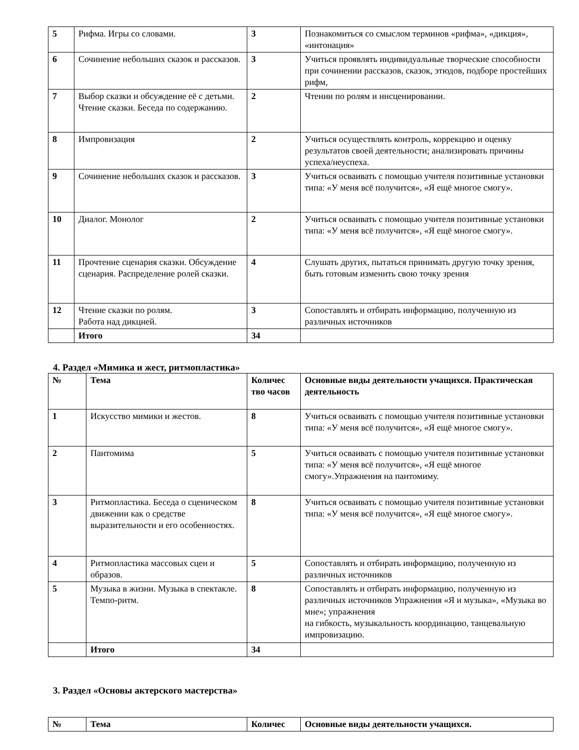| 5 | Рифма. Игры со словами. | 3 | Познакомиться со смыслом терминов «рифма», «дикция», «интонация» |
| 6 | Сочинение небольших сказок и рассказов. | 3 | Учиться проявлять индивидуальные творческие способности при сочинении рассказов, сказок, этюдов, подборе простейших рифм, |
| 7 | Выбор сказки и обсуждение её с детьми. Чтение сказки. Беседа по содержанию. | 2 | Чтении по ролям и инсценировании. |
| 8 | Импровизация | 2 | Учиться осуществлять контроль, коррекцию и оценку результатов своей деятельности; анализировать причины успеха/неуспеха. |
| 9 | Сочинение небольших сказок и рассказов. | 3 | Учиться осваивать с помощью учителя позитивные установки типа: «У меня всё получится», «Я ещё многое смогу». |
| 10 | Диалог. Монолог | 2 | Учиться осваивать с помощью учителя позитивные установки типа: «У меня всё получится», «Я ещё многое смогу». |
| 11 | Прочтение сценария сказки. Обсуждение сценария. Распределение ролей сказки. | 4 | Слушать других, пытаться принимать другую точку зрения, быть готовым изменить свою точку зрения |
| 12 | Чтение сказки по ролям. Работа над дикцией. | 3 | Сопоставлять и отбирать информацию, полученную из различных источников |
| | Итого | 34 | |
4. Раздел «Мимика и жест, ритмопластика»
| № | Тема | Количес тво часов | Основные виды деятельности учащихся. Практическая деятельность |
| --- | --- | --- | --- |
| 1 | Искусство мимики и жестов. | 8 | Учиться осваивать с помощью учителя позитивные установки типа: «У меня всё получится», «Я ещё многое смогу». |
| 2 | Пантомима | 5 | Учиться осваивать с помощью учителя позитивные установки типа: «У меня всё получится», «Я ещё многое смогу».Упражнения на пантомиму. |
| 3 | Ритмопластика. Беседа о сценическом движении как о средстве выразительности и его особенностях. | 8 | Учиться осваивать с помощью учителя позитивные установки типа: «У меня всё получится», «Я ещё многое смогу». |
| 4 | Ритмопластика массовых сцен и образов. | 5 | Сопоставлять и отбирать информацию, полученную из различных источников |
| 5 | Музыка в жизни. Музыка в спектакле. Темпо-ритм. | 8 | Сопоставлять и отбирать информацию, полученную из различных источников Упражнения «Я и музыка», «Музыка во мне»; упражнения на гибкость, музыкальность координацию, танцевальную импровизацию. |
| | Итого | 34 | |
3. Раздел «Основы актерского мастерства»
| № | Тема | Количес | Основные виды деятельности учащихся. |
| --- | --- | --- | --- |